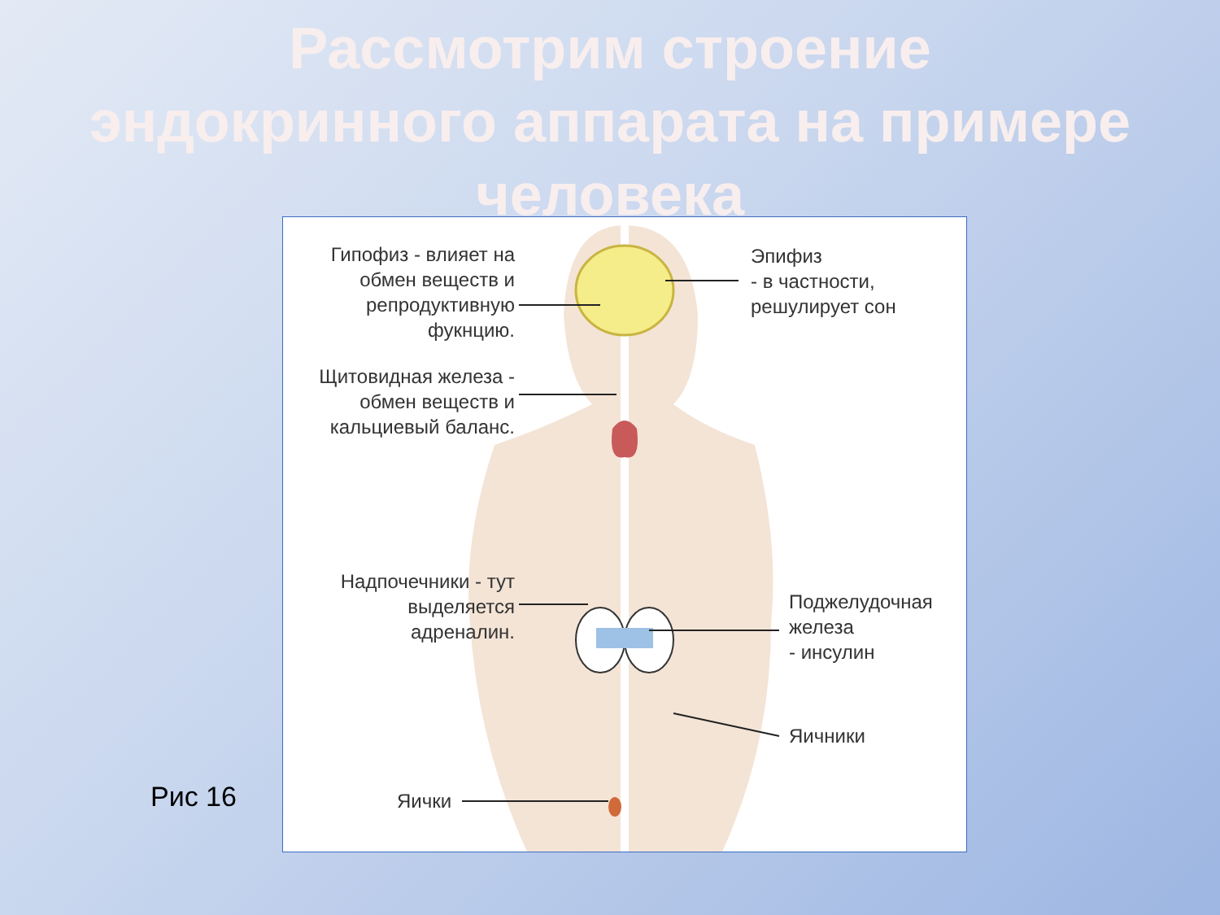Рассмотрим строение
эндокринного аппарата на примере
человека
Гипофиз - влияет на обмен веществ и репродуктивную фукнцию.
Эпифиз
- в частности,
решулирует сон
Щитовидная железа - обмен веществ и кальциевый баланс.
Надпочечники - тут выделяется адреналин.
Поджелудочная
железа
- инсулин
Яичники
Яички
Рис 16